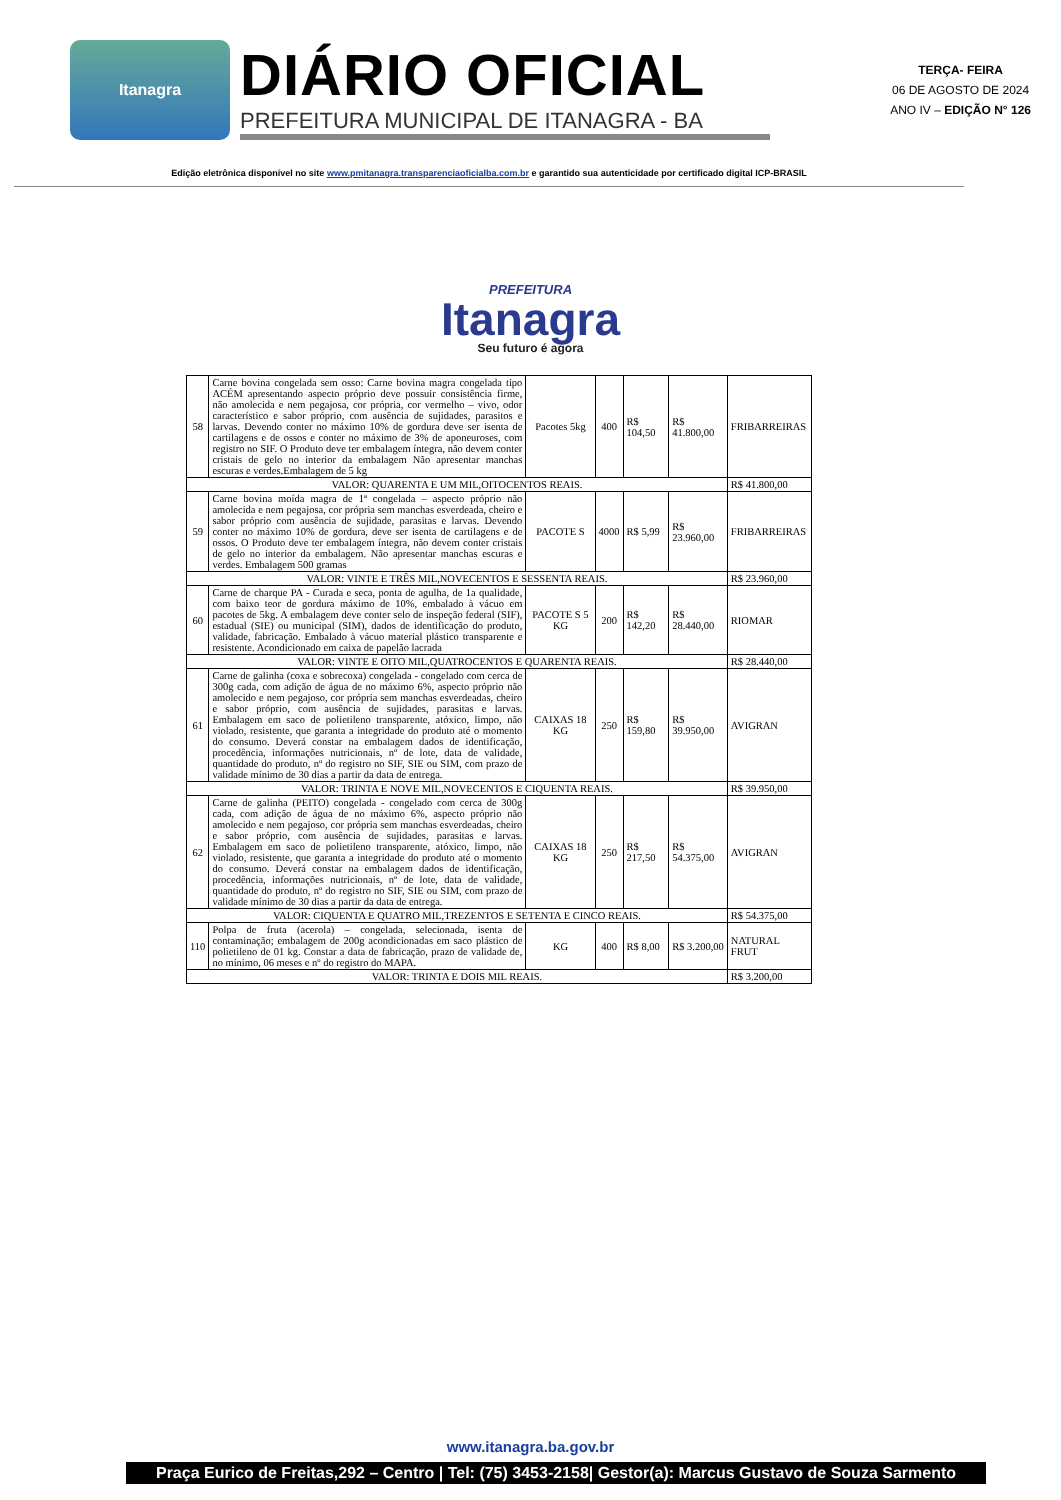Itanagra
DIÁRIO OFICIAL
PREFEITURA MUNICIPAL DE ITANAGRA - BA
TERÇA- FEIRA
06 DE AGOSTO DE 2024
ANO IV – EDIÇÃO N° 126
Edição eletrônica disponível no site www.pmitanagra.transparenciaoficialba.com.br e garantido sua autenticidade por certificado digital ICP-BRASIL
PREFEITURA
Itanagra
Seu futuro é agora
| 58 | Carne bovina congelada sem osso: Carne bovina magra congelada tipo ACÉM apresentando aspecto próprio deve possuir consistência firme, não amolecida e nem pegajosa, cor própria, cor vermelho – vivo, odor característico e sabor próprio, com ausência de sujidades, parasitos e larvas. Devendo conter no máximo 10% de gordura deve ser isenta de cartilagens e de ossos e conter no máximo de 3% de aponeuroses, com registro no SIF. O Produto deve ter embalagem íntegra, não devem conter cristais de gelo no interior da embalagem Não apresentar manchas escuras e verdes.Embalagem de 5 kg | Pacotes 5kg | 400 | R$ 104,50 | R$ 41.800,00 | FRIBARREIRAS |
| VALOR: QUARENTA E UM MIL,OITOCENTOS REAIS. | | | | | | R$ 41.800,00 |
| 59 | Carne bovina moída magra de 1ª congelada – aspecto próprio não amolecida e nem pegajosa, cor própria sem manchas esverdeada, cheiro e sabor próprio com ausência de sujidade, parasitas e larvas. Devendo conter no máximo 10% de gordura, deve ser isenta de cartilagens e de ossos. O Produto deve ter embalagem íntegra, não devem conter cristais de gelo no interior da embalagem. Não apresentar manchas escuras e verdes. Embalagem 500 gramas | PACOTE S | 4000 | R$ 5,99 | R$ 23.960,00 | FRIBARREIRAS |
| VALOR: VINTE E TRÊS MIL,NOVECENTOS E SESSENTA REAIS. | | | | | | R$ 23.960,00 |
| 60 | Carne de charque PA - Curada e seca, ponta de agulha, de 1a qualidade, com baixo teor de gordura máximo de 10%, embalado à vácuo em pacotes de 5kg. A embalagem deve conter selo de inspeção federal (SIF), estadual (SIE) ou municipal (SIM), dados de identificação do produto, validade, fabricação. Embalado à vácuo material plástico transparente e resistente. Acondicionado em caixa de papelão lacrada | PACOTE S 5 KG | 200 | R$ 142,20 | R$ 28.440,00 | RIOMAR |
| VALOR: VINTE E OITO MIL,QUATROCENTOS E QUARENTA REAIS. | | | | | | R$ 28.440,00 |
| 61 | Carne de galinha (coxa e sobrecoxa) congelada - congelado com cerca de 300g cada, com adição de água de no máximo 6%, aspecto próprio não amolecido e nem pegajoso, cor própria sem manchas esverdeadas, cheiro e sabor próprio, com ausência de sujidades, parasitas e larvas. Embalagem em saco de polietileno transparente, atóxico, limpo, não violado, resistente, que garanta a integridade do produto até o momento do consumo. Deverá constar na embalagem dados de identificação, procedência, informações nutricionais, nº de lote, data de validade, quantidade do produto, nº do registro no SIF, SIE ou SIM, com prazo de validade mínimo de 30 dias a partir da data de entrega. | CAIXAS 18 KG | 250 | R$ 159,80 | R$ 39.950,00 | AVIGRAN |
| VALOR: TRINTA E NOVE MIL,NOVECENTOS E CIQUENTA REAIS. | | | | | | R$ 39.950,00 |
| 62 | Carne de galinha (PEITO) congelada - congelado com cerca de 300g cada, com adição de água de no máximo 6%, aspecto próprio não amolecido e nem pegajoso, cor própria sem manchas esverdeadas, cheiro e sabor próprio, com ausência de sujidades, parasitas e larvas. Embalagem em saco de polietileno transparente, atóxico, limpo, não violado, resistente, que garanta a integridade do produto até o momento do consumo. Deverá constar na embalagem dados de identificação, procedência, informações nutricionais, nº de lote, data de validade, quantidade do produto, nº do registro no SIF, SIE ou SIM, com prazo de validade mínimo de 30 dias a partir da data de entrega. | CAIXAS 18 KG | 250 | R$ 217,50 | R$ 54.375,00 | AVIGRAN |
| VALOR: CIQUENTA E QUATRO MIL,TREZENTOS E SETENTA E CINCO REAIS. | | | | | | R$ 54.375,00 |
| 110 | Polpa de fruta (acerola) – congelada, selecionada, isenta de contaminação; embalagem de 200g acondicionadas em saco plástico de polietileno de 01 kg. Constar a data de fabricação, prazo de validade de, no mínimo, 06 meses e nº do registro do MAPA. | KG | 400 | R$ 8,00 | R$ 3.200,00 | NATURAL FRUT |
| VALOR: TRINTA E DOIS MIL REAIS. | | | | | | R$ 3.200,00 |
www.itanagra.ba.gov.br
Praça Eurico de Freitas,292 – Centro | Tel: (75) 3453-2158| Gestor(a): Marcus Gustavo de Souza Sarmento